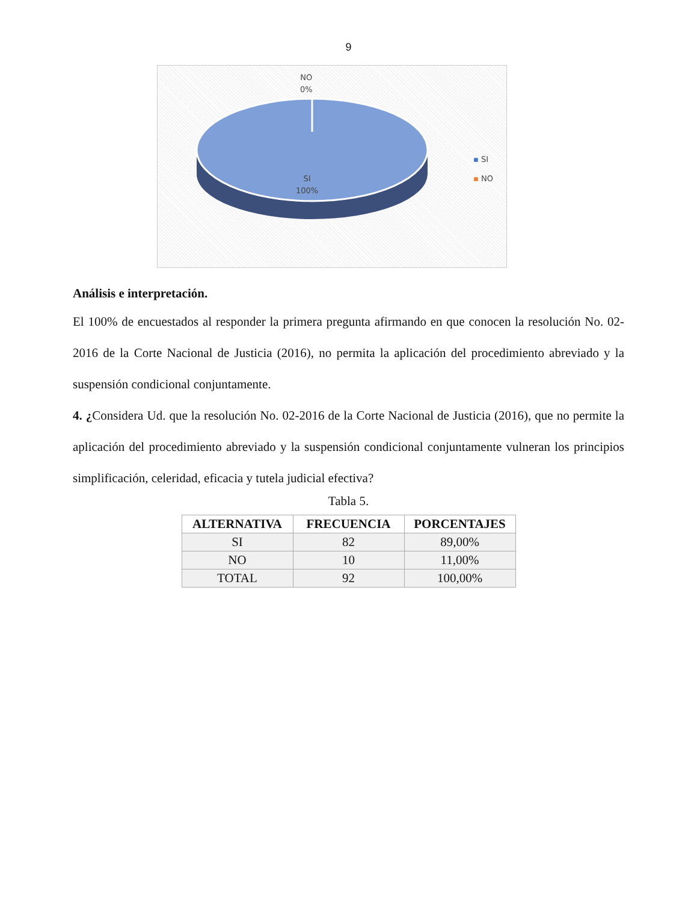9
NO
0%
SI
100%
▪ SI
▪ NO
Análisis e interpretación.
El 100% de encuestados al responder la primera pregunta afirmando en que conocen la resolución No. 02-2016 de la Corte Nacional de Justicia (2016), no permita la aplicación del procedimiento abreviado y la suspensión condicional conjuntamente.
4. ¿Considera Ud. que la resolución No. 02-2016 de la Corte Nacional de Justicia (2016), que no permite la aplicación del procedimiento abreviado y la suspensión condicional conjuntamente vulneran los principios simplificación, celeridad, eficacia y tutela judicial efectiva?
Tabla 5.
| ALTERNATIVA | FRECUENCIA | PORCENTAJES |
| --- | --- | --- |
| SI | 82 | 89,00% |
| NO | 10 | 11,00% |
| TOTAL | 92 | 100,00% |